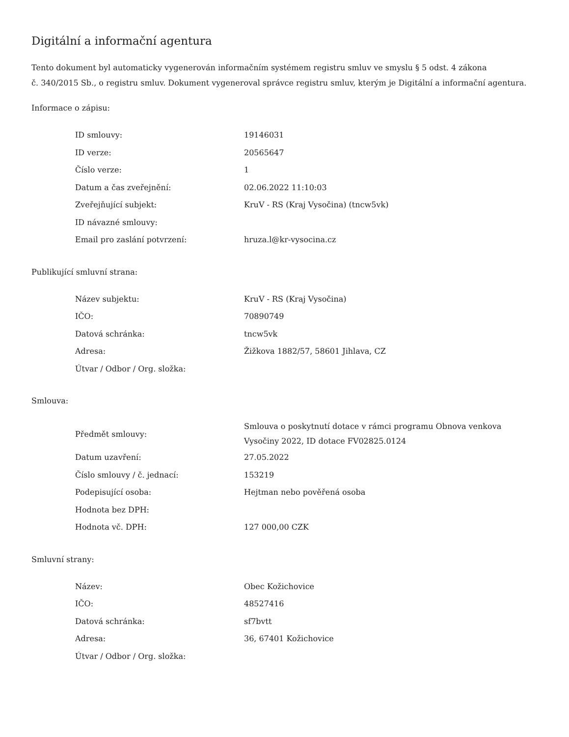Digitální a informační agentura
Tento dokument byl automaticky vygenerován informačním systémem registru smluv ve smyslu § 5 odst. 4 zákona
č. 340/2015 Sb., o registru smluv. Dokument vygeneroval správce registru smluv, kterým je Digitální a informační agentura.
Informace o zápisu:
| ID smlouvy: | 19146031 |
| ID verze: | 20565647 |
| Číslo verze: | 1 |
| Datum a čas zveřejnění: | 02.06.2022 11:10:03 |
| Zveřejňující subjekt: | KruV - RS (Kraj Vysočina) (tncw5vk) |
| ID návazné smlouvy: | |
| Email pro zaslání potvrzení: | hruza.l@kr-vysocina.cz |
Publikující smluvní strana:
| Název subjektu: | KruV - RS (Kraj Vysočina) |
| IČO: | 70890749 |
| Datová schránka: | tncw5vk |
| Adresa: | Žižkova 1882/57, 58601 Jihlava, CZ |
| Útvar / Odbor / Org. složka: | |
Smlouva:
| Předmět smlouvy: | Smlouva o poskytnutí dotace v rámci programu Obnova venkova Vysočiny 2022, ID dotace FV02825.0124 |
| Datum uzavření: | 27.05.2022 |
| Číslo smlouvy / č. jednací: | 153219 |
| Podepisující osoba: | Hejtman nebo pověřená osoba |
| Hodnota bez DPH: | |
| Hodnota vč. DPH: | 127 000,00 CZK |
Smluvní strany:
| Název: | Obec Kožichovice |
| IČO: | 48527416 |
| Datová schránka: | sf7bvtt |
| Adresa: | 36, 67401 Kožichovice |
| Útvar / Odbor / Org. složka: | |